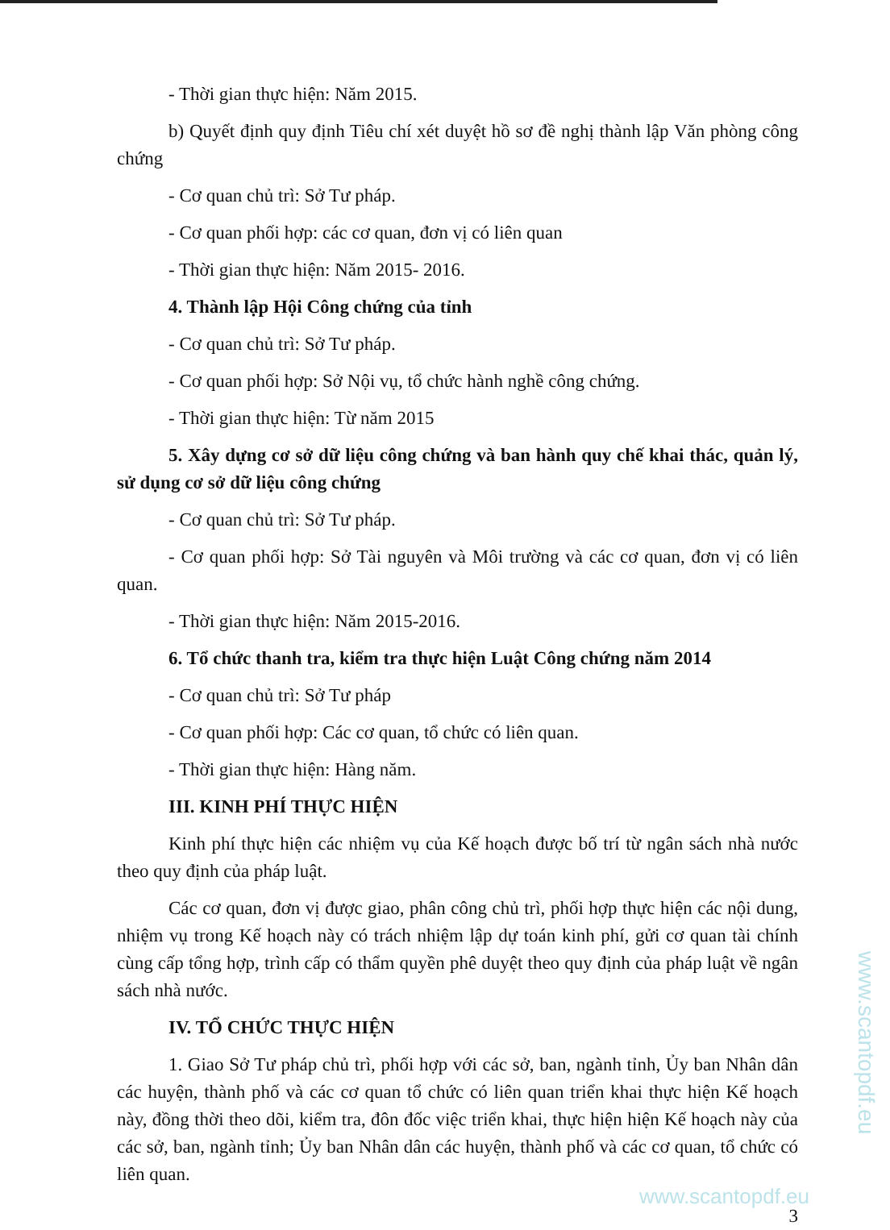- Thời gian thực hiện: Năm 2015.
b) Quyết định quy định Tiêu chí xét duyệt hồ sơ đề nghị thành lập Văn phòng công chứng
- Cơ quan chủ trì: Sở Tư pháp.
- Cơ quan phối hợp: các cơ quan, đơn vị có liên quan
- Thời gian thực hiện: Năm 2015- 2016.
4. Thành lập Hội Công chứng của tỉnh
- Cơ quan chủ trì: Sở Tư pháp.
- Cơ quan phối hợp: Sở Nội vụ, tổ chức hành nghề công chứng.
- Thời gian thực hiện: Từ năm 2015
5. Xây dựng cơ sở dữ liệu công chứng và ban hành quy chế khai thác, quản lý, sử dụng cơ sở dữ liệu công chứng
- Cơ quan chủ trì: Sở Tư pháp.
- Cơ quan phối hợp: Sở Tài nguyên và Môi trường và các cơ quan, đơn vị có liên quan.
- Thời gian thực hiện: Năm 2015-2016.
6. Tổ chức thanh tra, kiểm tra thực hiện Luật Công chứng năm 2014
- Cơ quan chủ trì: Sở Tư pháp
- Cơ quan phối hợp: Các cơ quan, tổ chức có liên quan.
- Thời gian thực hiện: Hàng năm.
III. KINH PHÍ THỰC HIỆN
Kinh phí thực hiện các nhiệm vụ của Kế hoạch được bố trí từ ngân sách nhà nước theo quy định của pháp luật.
Các cơ quan, đơn vị được giao, phân công chủ trì, phối hợp thực hiện các nội dung, nhiệm vụ trong Kế hoạch này có trách nhiệm lập dự toán kinh phí, gửi cơ quan tài chính cùng cấp tổng hợp, trình cấp có thẩm quyền phê duyệt theo quy định của pháp luật về ngân sách nhà nước.
IV. TỔ CHỨC THỰC HIỆN
1. Giao Sở Tư pháp chủ trì, phối hợp với các sở, ban, ngành tỉnh, Ủy ban Nhân dân các huyện, thành phố và các cơ quan tổ chức có liên quan triển khai thực hiện Kế hoạch này, đồng thời theo dõi, kiểm tra, đôn đốc việc triển khai, thực hiện hiện Kế hoạch này của các sở, ban, ngành tỉnh; Ủy ban Nhân dân các huyện, thành phố và các cơ quan, tổ chức có liên quan.
3
www.scantopdf.eu
www.scantopdf.eu